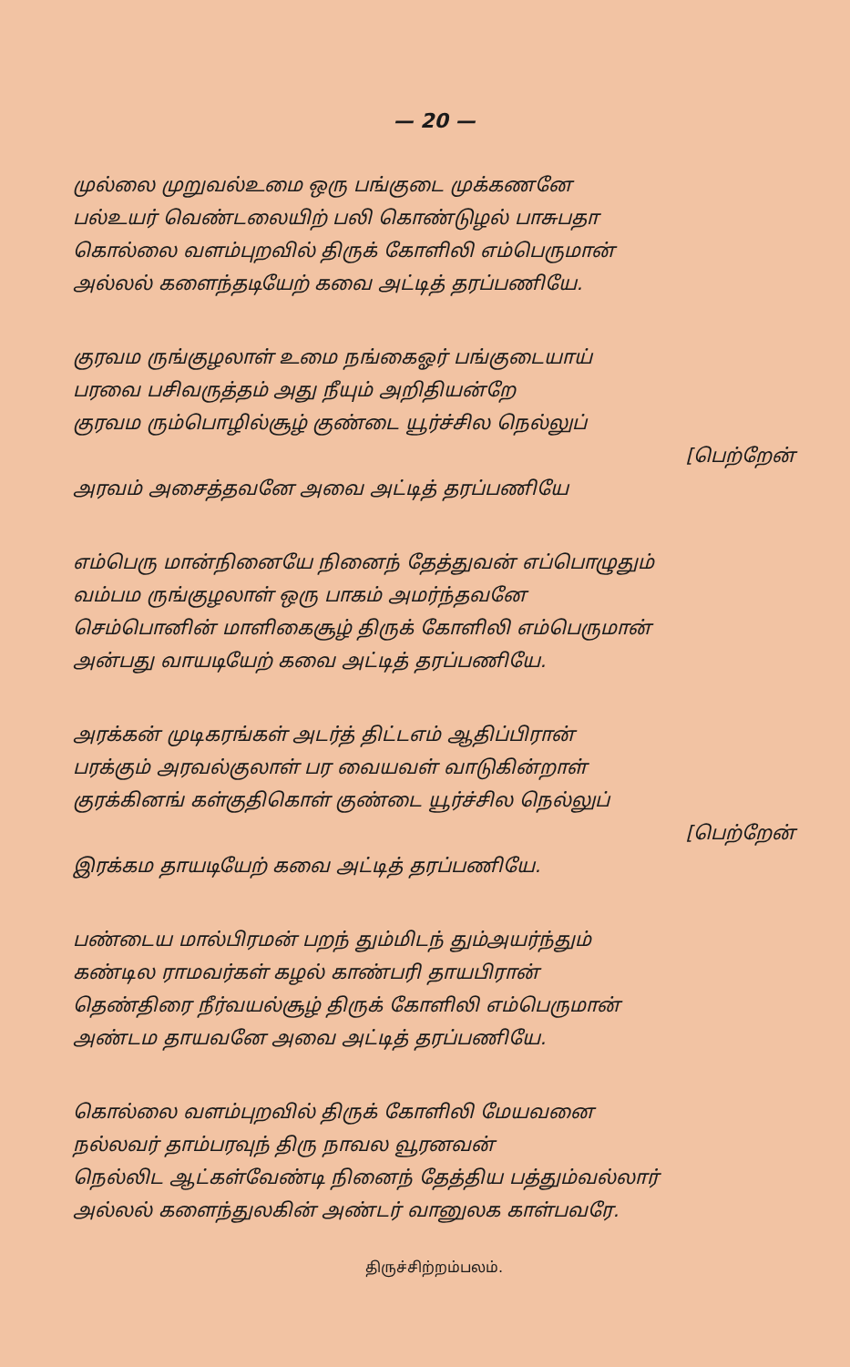— 20 —
முல்லை முறுவல்உமை ஒரு பங்குடை முக்கணனே
பல்உயர் வெண்டலையிற் பலி கொண்டுழல் பாசுபதா
கொல்லை வளம்புறவில் திருக் கோளிலி எம்பெருமான்
அல்லல் களைந்தடியேற் கவை அட்டித் தரப்பணியே.
குரவம ருங்குழலாள் உமை நங்கைஓர் பங்குடையாய்
பரவை பசிவருத்தம் அது நீயும் அறிதியன்றே
குரவம ரும்பொழில்சூழ் குண்டை யூர்ச்சில நெல்லுப்
[பெற்றேன்
அரவம் அசைத்தவனே அவை அட்டித் தரப்பணியே
எம்பெரு மான்நினையே நினைந் தேத்துவன் எப்பொழுதும்
வம்பம ருங்குழலாள் ஒரு பாகம் அமர்ந்தவனே
செம்பொனின் மாளிகைசூழ் திருக் கோளிலி எம்பெருமான்
அன்பது வாயடியேற் கவை அட்டித் தரப்பணியே.
அரக்கன் முடிகரங்கள் அடர்த் திட்டஎம் ஆதிப்பிரான்
பரக்கும் அரவல்குலாள் பர வையவள் வாடுகின்றாள்
குரக்கினங் கள்குதிகொள் குண்டை யூர்ச்சில நெல்லுப்
[பெற்றேன்
இரக்கம தாயடியேற் கவை அட்டித் தரப்பணியே.
பண்டைய மால்பிரமன் பறந் தும்மிடந் தும்அயர்ந்தும்
கண்டில ராமவர்கள் கழல் காண்பரி தாயபிரான்
தெண்திரை நீர்வயல்சூழ் திருக் கோளிலி எம்பெருமான்
அண்டம தாயவனே அவை அட்டித் தரப்பணியே.
கொல்லை வளம்புறவில் திருக் கோளிலி மேயவனை
நல்லவர் தாம்பரவுந் திரு நாவல வூரனவன்
நெல்லிட ஆட்கள்வேண்டி நினைந் தேத்திய பத்தும்வல்லார்
அல்லல் களைந்துலகின் அண்டர் வானுலக காள்பவரே.
திருச்சிற்றம்பலம்.